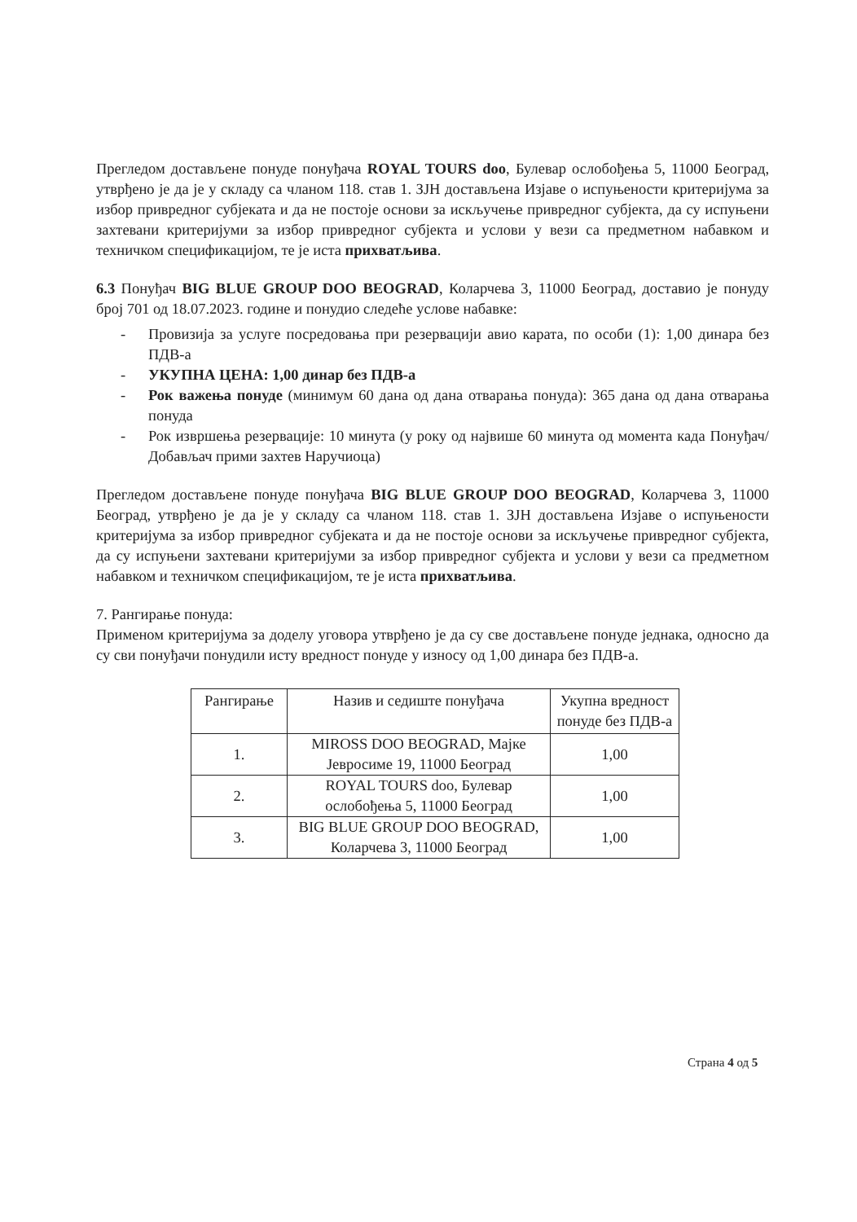Прегледом достављене понуде понуђача ROYAL TOURS doo, Булевар ослобођења 5, 11000 Београд, утврђено је да је у складу са чланом 118. став 1. ЗЈН достављена Изјаве о испуњености критеријума за избор привредног субјеката и да не постоје основи за искључење привредног субјекта, да су испуњени захтевани критеријуми за избор привредног субјекта и услови у вези са предметном набавком и техничком спецификацијом, те је иста прихватљива.
6.3 Понуђач BIG BLUE GROUP DOO BEOGRAD, Коларчева 3, 11000 Београд, доставио је понуду број 701 од 18.07.2023. године и понудио следеће услове набавке:
- Провизија за услуге посредовања при резервацији авио карата, по особи (1): 1,00 динара без ПДВ-а
- УКУПНА ЦЕНА: 1,00 динар без ПДВ-а
- Рок важења понуде (минимум 60 дана од дана отварања понуда): 365 дана од дана отварања понуда
- Рок извршења резервације: 10 минута (у року од највише 60 минута од момента када Понуђач/Добављач прими захтев Наручиоца)
Прегледом достављене понуде понуђача BIG BLUE GROUP DOO BEOGRAD, Коларчева 3, 11000 Београд, утврђено је да је у складу са чланом 118. став 1. ЗЈН достављена Изјаве о испуњености критеријума за избор привредног субјеката и да не постоје основи за искључење привредног субјекта, да су испуњени захтевани критеријуми за избор привредног субјекта и услови у вези са предметном набавком и техничком спецификацијом, те је иста прихватљива.
7. Рангирање понуда:
Применом критеријума за доделу уговора утврђено је да су све достављене понуде једнака, односно да су сви понуђачи понудили исту вредност понуде у износу од 1,00 динара без ПДВ-а.
| Рангирање | Назив и седиште понуђача | Укупна вредност понуде без ПДВ-а |
| --- | --- | --- |
| 1. | MIROSS DOO BEOGRAD, Мајке Јевросиме 19, 11000 Београд | 1,00 |
| 2. | ROYAL TOURS doo, Булевар ослобођења 5, 11000 Београд | 1,00 |
| 3. | BIG BLUE GROUP DOO BEOGRAD, Коларчева 3, 11000 Београд | 1,00 |
Страна 4 од 5